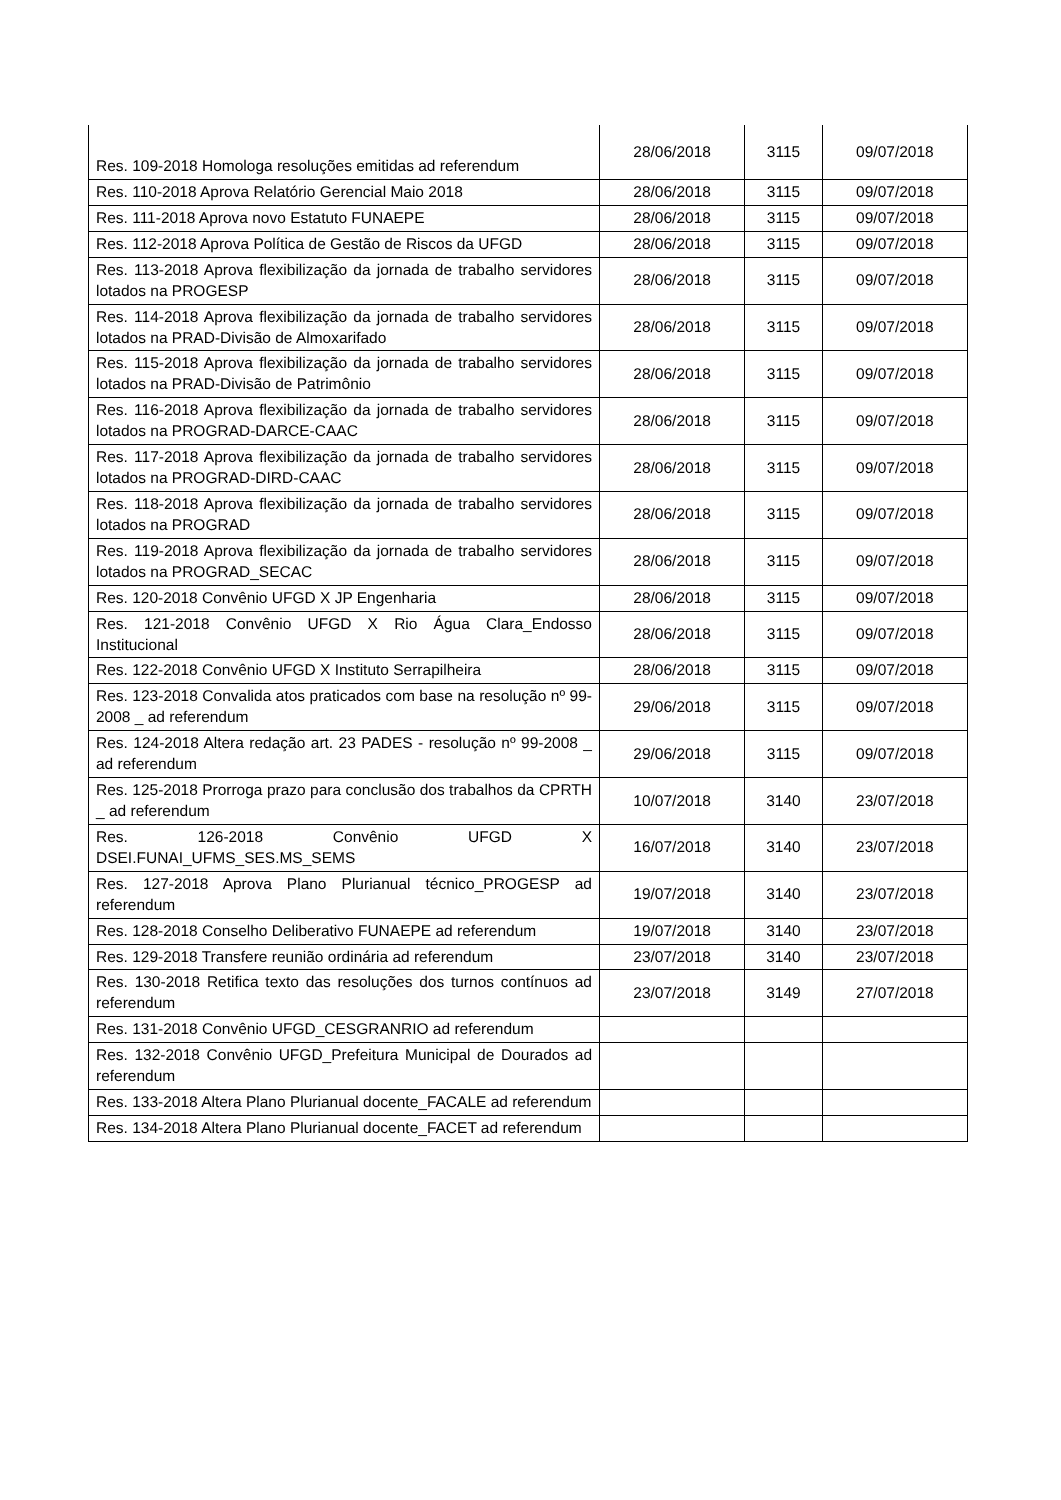| Res. 109-2018 Homologa resoluções emitidas ad referendum | 28/06/2018 | 3115 | 09/07/2018 |
| Res. 110-2018 Aprova Relatório Gerencial Maio 2018 | 28/06/2018 | 3115 | 09/07/2018 |
| Res. 111-2018 Aprova novo Estatuto FUNAEPE | 28/06/2018 | 3115 | 09/07/2018 |
| Res. 112-2018 Aprova Política de Gestão de Riscos da UFGD | 28/06/2018 | 3115 | 09/07/2018 |
| Res. 113-2018 Aprova flexibilização da jornada de trabalho servidores lotados na PROGESP | 28/06/2018 | 3115 | 09/07/2018 |
| Res. 114-2018 Aprova flexibilização da jornada de trabalho servidores lotados na PRAD-Divisão de Almoxarifado | 28/06/2018 | 3115 | 09/07/2018 |
| Res. 115-2018 Aprova flexibilização da jornada de trabalho servidores lotados na PRAD-Divisão de Patrimônio | 28/06/2018 | 3115 | 09/07/2018 |
| Res. 116-2018 Aprova flexibilização da jornada de trabalho servidores lotados na PROGRAD-DARCE-CAAC | 28/06/2018 | 3115 | 09/07/2018 |
| Res. 117-2018 Aprova flexibilização da jornada de trabalho servidores lotados na PROGRAD-DIRD-CAAC | 28/06/2018 | 3115 | 09/07/2018 |
| Res. 118-2018 Aprova flexibilização da jornada de trabalho servidores lotados na PROGRAD | 28/06/2018 | 3115 | 09/07/2018 |
| Res. 119-2018 Aprova flexibilização da jornada de trabalho servidores lotados na PROGRAD_SECAC | 28/06/2018 | 3115 | 09/07/2018 |
| Res. 120-2018 Convênio UFGD X JP Engenharia | 28/06/2018 | 3115 | 09/07/2018 |
| Res. 121-2018 Convênio UFGD X Rio Água Clara_Endosso Institucional | 28/06/2018 | 3115 | 09/07/2018 |
| Res. 122-2018 Convênio UFGD X Instituto Serrapilheira | 28/06/2018 | 3115 | 09/07/2018 |
| Res. 123-2018 Convalida atos praticados com base na resolução nº 99-2008 _ ad referendum | 29/06/2018 | 3115 | 09/07/2018 |
| Res. 124-2018 Altera redação art. 23 PADES - resolução nº 99-2008 _ ad referendum | 29/06/2018 | 3115 | 09/07/2018 |
| Res. 125-2018 Prorroga prazo para conclusão dos trabalhos da CPRTH _ ad referendum | 10/07/2018 | 3140 | 23/07/2018 |
| Res. 126-2018 Convênio UFGD X DSEI.FUNAI_UFMS_SES.MS_SEMS | 16/07/2018 | 3140 | 23/07/2018 |
| Res. 127-2018 Aprova Plano Plurianual técnico_PROGESP ad referendum | 19/07/2018 | 3140 | 23/07/2018 |
| Res. 128-2018 Conselho Deliberativo FUNAEPE ad referendum | 19/07/2018 | 3140 | 23/07/2018 |
| Res. 129-2018 Transfere reunião ordinária ad referendum | 23/07/2018 | 3140 | 23/07/2018 |
| Res. 130-2018 Retifica texto das resoluções dos turnos contínuos ad referendum | 23/07/2018 | 3149 | 27/07/2018 |
| Res. 131-2018 Convênio UFGD_CESGRANRIO ad referendum | | | |
| Res. 132-2018 Convênio UFGD_Prefeitura Municipal de Dourados ad referendum | | | |
| Res. 133-2018 Altera Plano Plurianual docente_FACALE ad referendum | | | |
| Res. 134-2018 Altera Plano Plurianual docente_FACET ad referendum | | | |